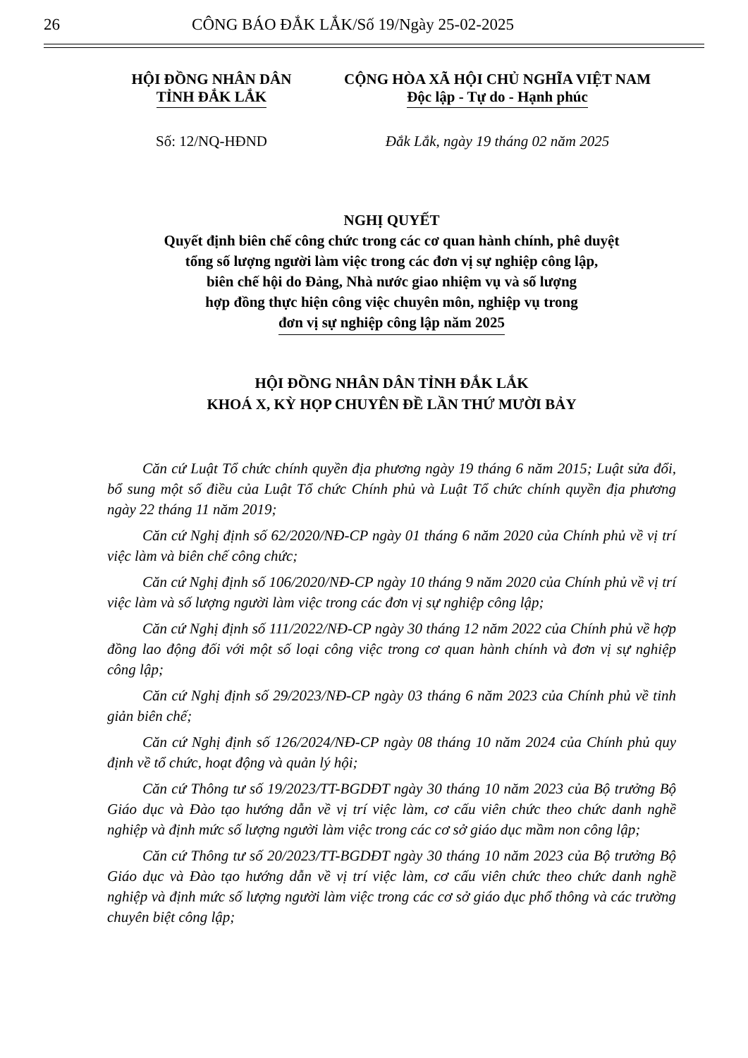26 CÔNG BÁO ĐẮK LẮK/Số 19/Ngày 25-02-2025
HỘI ĐỒNG NHÂN DÂN
TỈNH ĐẮK LẮK
CỘNG HÒA XÃ HỘI CHỦ NGHĨA VIỆT NAM
Độc lập - Tự do - Hạnh phúc
Số: 12/NQ-HĐND
Đắk Lắk, ngày 19 tháng 02 năm 2025
NGHỊ QUYẾT
Quyết định biên chế công chức trong các cơ quan hành chính, phê duyệt
tổng số lượng người làm việc trong các đơn vị sự nghiệp công lập,
biên chế hội do Đảng, Nhà nước giao nhiệm vụ và số lượng
hợp đồng thực hiện công việc chuyên môn, nghiệp vụ trong
đơn vị sự nghiệp công lập năm 2025
HỘI ĐỒNG NHÂN DÂN TỈNH ĐẮK LẮK
KHOÁ X, KỲ HỌP CHUYÊN ĐỀ LẦN THỨ MƯỜI BẢY
Căn cứ Luật Tổ chức chính quyền địa phương ngày 19 tháng 6 năm 2015; Luật sửa đổi, bổ sung một số điều của Luật Tổ chức Chính phủ và Luật Tổ chức chính quyền địa phương ngày 22 tháng 11 năm 2019;
Căn cứ Nghị định số 62/2020/NĐ-CP ngày 01 tháng 6 năm 2020 của Chính phủ về vị trí việc làm và biên chế công chức;
Căn cứ Nghị định số 106/2020/NĐ-CP ngày 10 tháng 9 năm 2020 của Chính phủ về vị trí việc làm và số lượng người làm việc trong các đơn vị sự nghiệp công lập;
Căn cứ Nghị định số 111/2022/NĐ-CP ngày 30 tháng 12 năm 2022 của Chính phủ về hợp đồng lao động đối với một số loại công việc trong cơ quan hành chính và đơn vị sự nghiệp công lập;
Căn cứ Nghị định số 29/2023/NĐ-CP ngày 03 tháng 6 năm 2023 của Chính phủ về tinh giản biên chế;
Căn cứ Nghị định số 126/2024/NĐ-CP ngày 08 tháng 10 năm 2024 của Chính phủ quy định về tổ chức, hoạt động và quản lý hội;
Căn cứ Thông tư số 19/2023/TT-BGDĐT ngày 30 tháng 10 năm 2023 của Bộ trưởng Bộ Giáo dục và Đào tạo hướng dẫn về vị trí việc làm, cơ cấu viên chức theo chức danh nghề nghiệp và định mức số lượng người làm việc trong các cơ sở giáo dục mầm non công lập;
Căn cứ Thông tư số 20/2023/TT-BGDĐT ngày 30 tháng 10 năm 2023 của Bộ trưởng Bộ Giáo dục và Đào tạo hướng dẫn về vị trí việc làm, cơ cấu viên chức theo chức danh nghề nghiệp và định mức số lượng người làm việc trong các cơ sở giáo dục phổ thông và các trường chuyên biệt công lập;